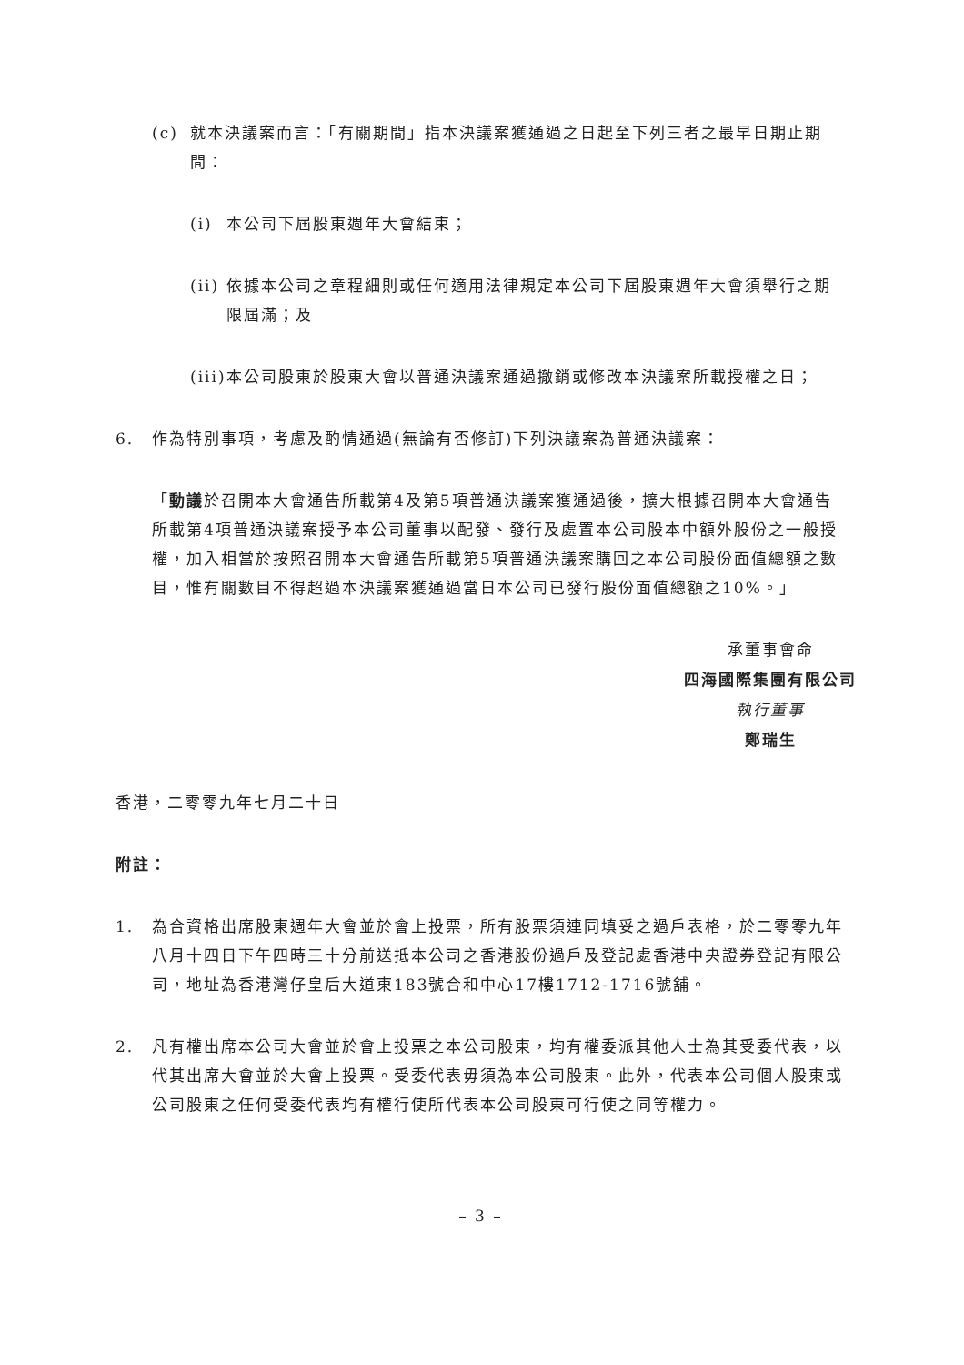(c) 就本決議案而言：「有關期間」指本決議案獲通過之日起至下列三者之最早日期止期間：
(i) 本公司下屆股東週年大會結束；
(ii) 依據本公司之章程細則或任何適用法律規定本公司下屆股東週年大會須舉行之期限屆滿；及
(iii) 本公司股東於股東大會以普通決議案通過撤銷或修改本決議案所載授權之日；
6. 作為特別事項，考慮及酌情通過(無論有否修訂)下列決議案為普通決議案：
「動議於召開本大會通告所載第4及第5項普通決議案獲通過後，擴大根據召開本大會通告所載第4項普通決議案授予本公司董事以配發、發行及處置本公司股本中額外股份之一般授權，加入相當於按照召開本大會通告所載第5項普通決議案購回之本公司股份面值總額之數目，惟有關數目不得超過本決議案獲通過當日本公司已發行股份面值總額之10%。」
承董事會命
四海國際集團有限公司
執行董事
鄭瑞生
香港，二零零九年七月二十日
附註：
1. 為合資格出席股東週年大會並於會上投票，所有股票須連同填妥之過戶表格，於二零零九年八月十四日下午四時三十分前送抵本公司之香港股份過戶及登記處香港中央證券登記有限公司，地址為香港灣仔皇后大道東183號合和中心17樓1712-1716號舖。
2. 凡有權出席本公司大會並於會上投票之本公司股東，均有權委派其他人士為其受委代表，以代其出席大會並於大會上投票。受委代表毋須為本公司股東。此外，代表本公司個人股東或公司股東之任何受委代表均有權行使所代表本公司股東可行使之同等權力。
– 3 –